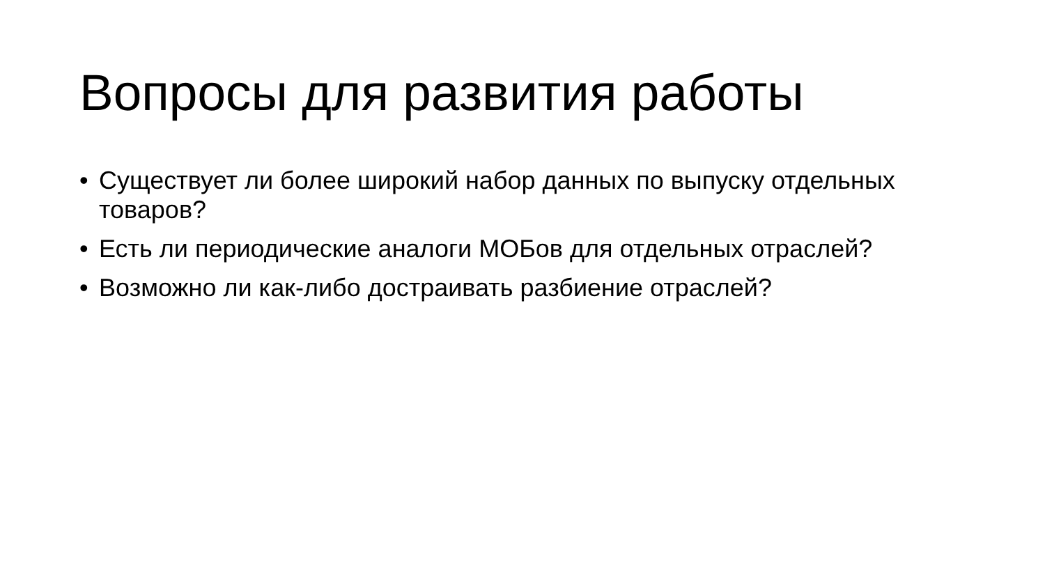Вопросы для развития работы
• Существует ли более широкий набор данных по выпуску отдельных товаров?
• Есть ли периодические аналоги МОБов для отдельных отраслей?
• Возможно ли как-либо достраивать разбиение отраслей?